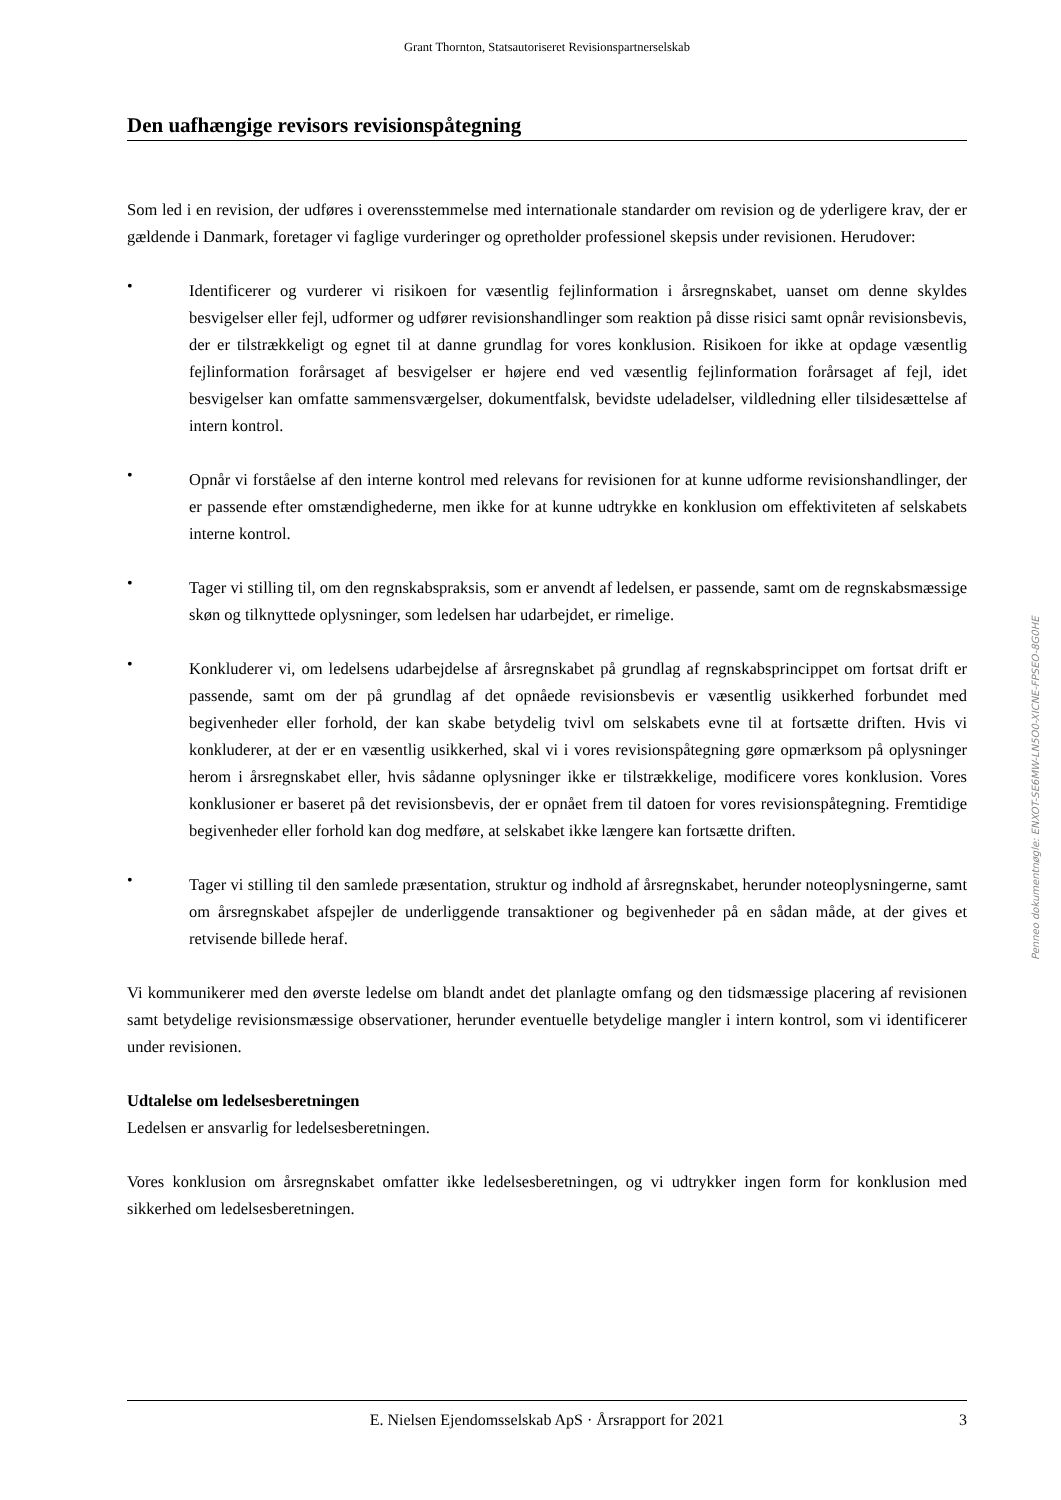Grant Thornton, Statsautoriseret Revisionspartnerselskab
Den uafhængige revisors revisionspåtegning
Som led i en revision, der udføres i overensstemmelse med internationale standarder om revision og de yderligere krav, der er gældende i Danmark, foretager vi faglige vurderinger og opretholder professionel skepsis under revisionen. Herudover:
•
Identificerer og vurderer vi risikoen for væsentlig fejlinformation i årsregnskabet, uanset om denne skyldes besvigelser eller fejl, udformer og udfører revisionshandlinger som reaktion på disse risici samt opnår revisionsbevis, der er tilstrækkeligt og egnet til at danne grundlag for vores konklusion. Risikoen for ikke at opdage væsentlig fejlinformation forårsaget af besvigelser er højere end ved væsentlig fejlinformation forårsaget af fejl, idet besvigelser kan omfatte sammensværgelser, dokumentfalsk, bevidste udeladelser, vildledning eller tilsidesættelse af intern kontrol.
•
Opnår vi forståelse af den interne kontrol med relevans for revisionen for at kunne udforme revisionshandlinger, der er passende efter omstændighederne, men ikke for at kunne udtrykke en konklusion om effektiviteten af selskabets interne kontrol.
•
Tager vi stilling til, om den regnskabspraksis, som er anvendt af ledelsen, er passende, samt om de regnskabsmæssige skøn og tilknyttede oplysninger, som ledelsen har udarbejdet, er rimelige.
•
Konkluderer vi, om ledelsens udarbejdelse af årsregnskabet på grundlag af regnskabsprincippet om fortsat drift er passende, samt om der på grundlag af det opnåede revisionsbevis er væsentlig usikkerhed forbundet med begivenheder eller forhold, der kan skabe betydelig tvivl om selskabets evne til at fortsætte driften. Hvis vi konkluderer, at der er en væsentlig usikkerhed, skal vi i vores revisionspåtegning gøre opmærksom på oplysninger herom i årsregnskabet eller, hvis sådanne oplysninger ikke er tilstrækkelige, modificere vores konklusion. Vores konklusioner er baseret på det revisionsbevis, der er opnået frem til datoen for vores revisionspåtegning. Fremtidige begivenheder eller forhold kan dog medføre, at selskabet ikke længere kan fortsætte driften.
•
Tager vi stilling til den samlede præsentation, struktur og indhold af årsregnskabet, herunder noteoplysningerne, samt om årsregnskabet afspejler de underliggende transaktioner og begivenheder på en sådan måde, at der gives et retvisende billede heraf.
Vi kommunikerer med den øverste ledelse om blandt andet det planlagte omfang og den tidsmæssige placering af revisionen samt betydelige revisionsmæssige observationer, herunder eventuelle betydelige mangler i intern kontrol, som vi identificerer under revisionen.
Udtalelse om ledelsesberetningen
Ledelsen er ansvarlig for ledelsesberetningen.
Vores konklusion om årsregnskabet omfatter ikke ledelsesberetningen, og vi udtrykker ingen form for konklusion med sikkerhed om ledelsesberetningen.
E. Nielsen Ejendomsselskab ApS · Årsrapport for 2021 3
Penneo dokumentnøgle: ENXOT-SE6MW-LN5O0-XICNE-FPSEO-8G0HE